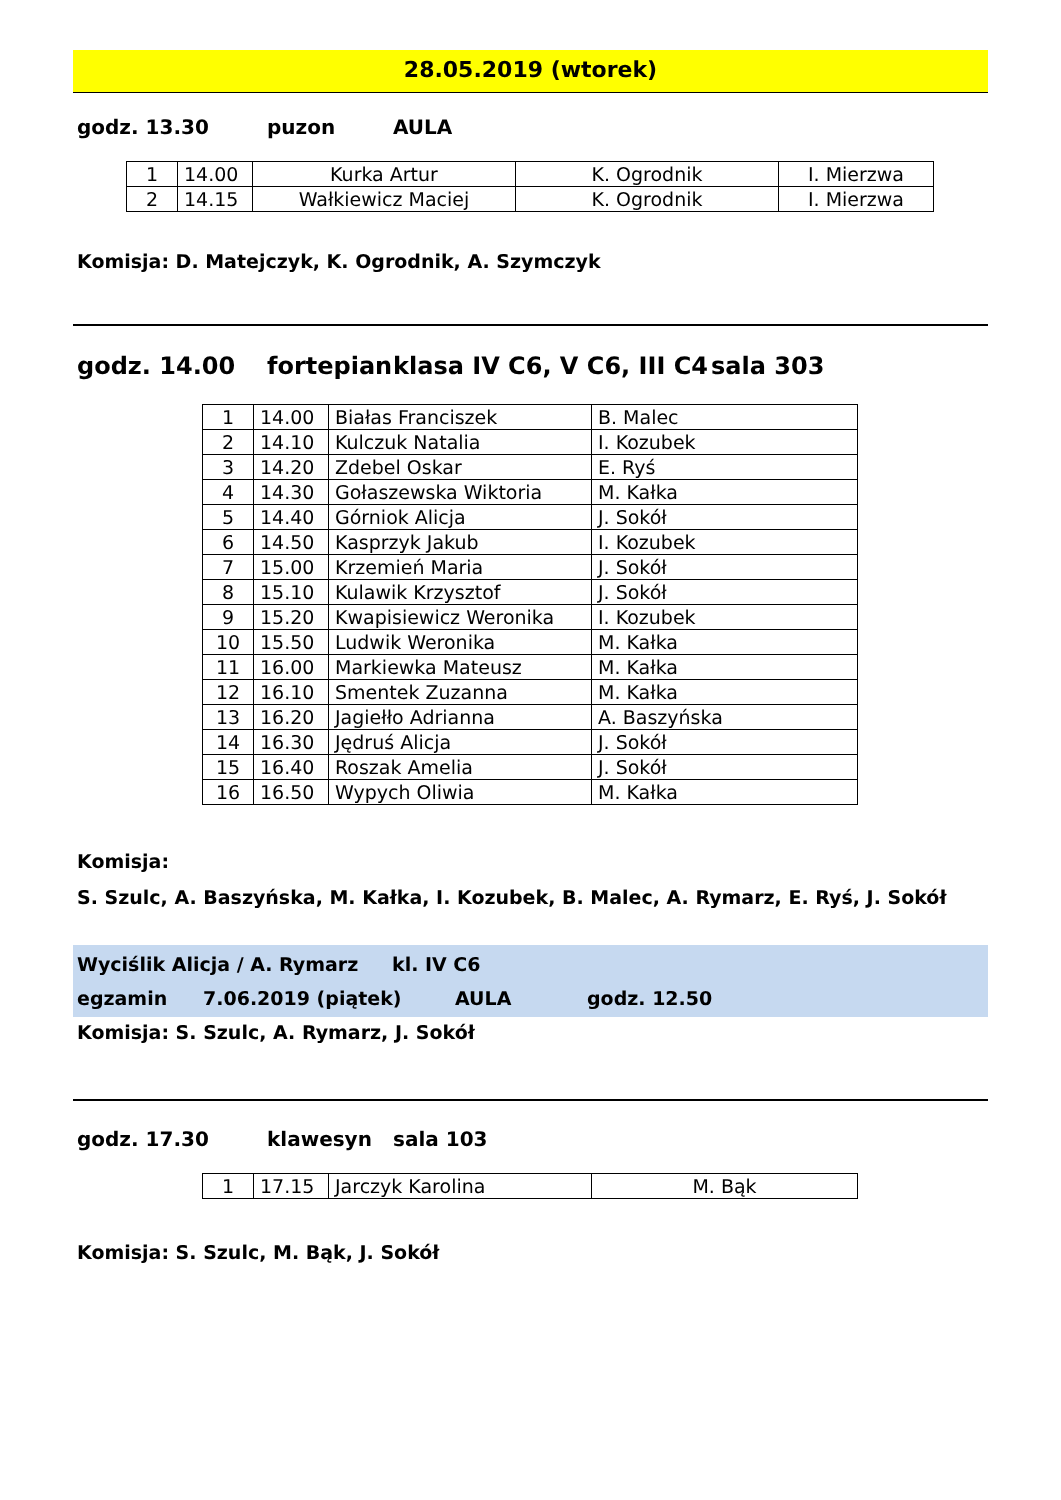28.05.2019 (wtorek)
godz. 13.30 puzon AULA
| 1 | 14.00 | Kurka Artur | K. Ogrodnik | I. Mierzwa |
| 2 | 14.15 | Wałkiewicz Maciej | K. Ogrodnik | I. Mierzwa |
Komisja: D. Matejczyk, K. Ogrodnik, A. Szymczyk
godz. 14.00 fortepian klasa IV C6, V C6, III C4 sala 303
| 1 | 14.00 | Białas Franciszek | B. Malec |
| 2 | 14.10 | Kulczuk Natalia | I. Kozubek |
| 3 | 14.20 | Zdebel Oskar | E. Ryś |
| 4 | 14.30 | Gołaszewska Wiktoria | M. Kałka |
| 5 | 14.40 | Górniok Alicja | J. Sokół |
| 6 | 14.50 | Kasprzyk Jakub | I. Kozubek |
| 7 | 15.00 | Krzemień Maria | J. Sokół |
| 8 | 15.10 | Kulawik Krzysztof | J. Sokół |
| 9 | 15.20 | Kwapisiewicz Weronika | I. Kozubek |
| 10 | 15.50 | Ludwik Weronika | M. Kałka |
| 11 | 16.00 | Markiewka Mateusz | M. Kałka |
| 12 | 16.10 | Smentek Zuzanna | M. Kałka |
| 13 | 16.20 | Jagiełło Adrianna | A. Baszyńska |
| 14 | 16.30 | Jędruś Alicja | J. Sokół |
| 15 | 16.40 | Roszak Amelia | J. Sokół |
| 16 | 16.50 | Wypych Oliwia | M. Kałka |
Komisja:
S. Szulc, A. Baszyńska, M. Kałka, I. Kozubek, B. Malec, A. Rymarz, E. Ryś, J. Sokół
Wyciślik Alicja / A. Rymarz kl. IV C6
egzamin 7.06.2019 (piątek) AULA godz. 12.50
Komisja: S. Szulc, A. Rymarz, J. Sokół
godz. 17.30 klawesyn sala 103
| 1 | 17.15 | Jarczyk Karolina | M. Bąk |
Komisja: S. Szulc, M. Bąk, J. Sokół